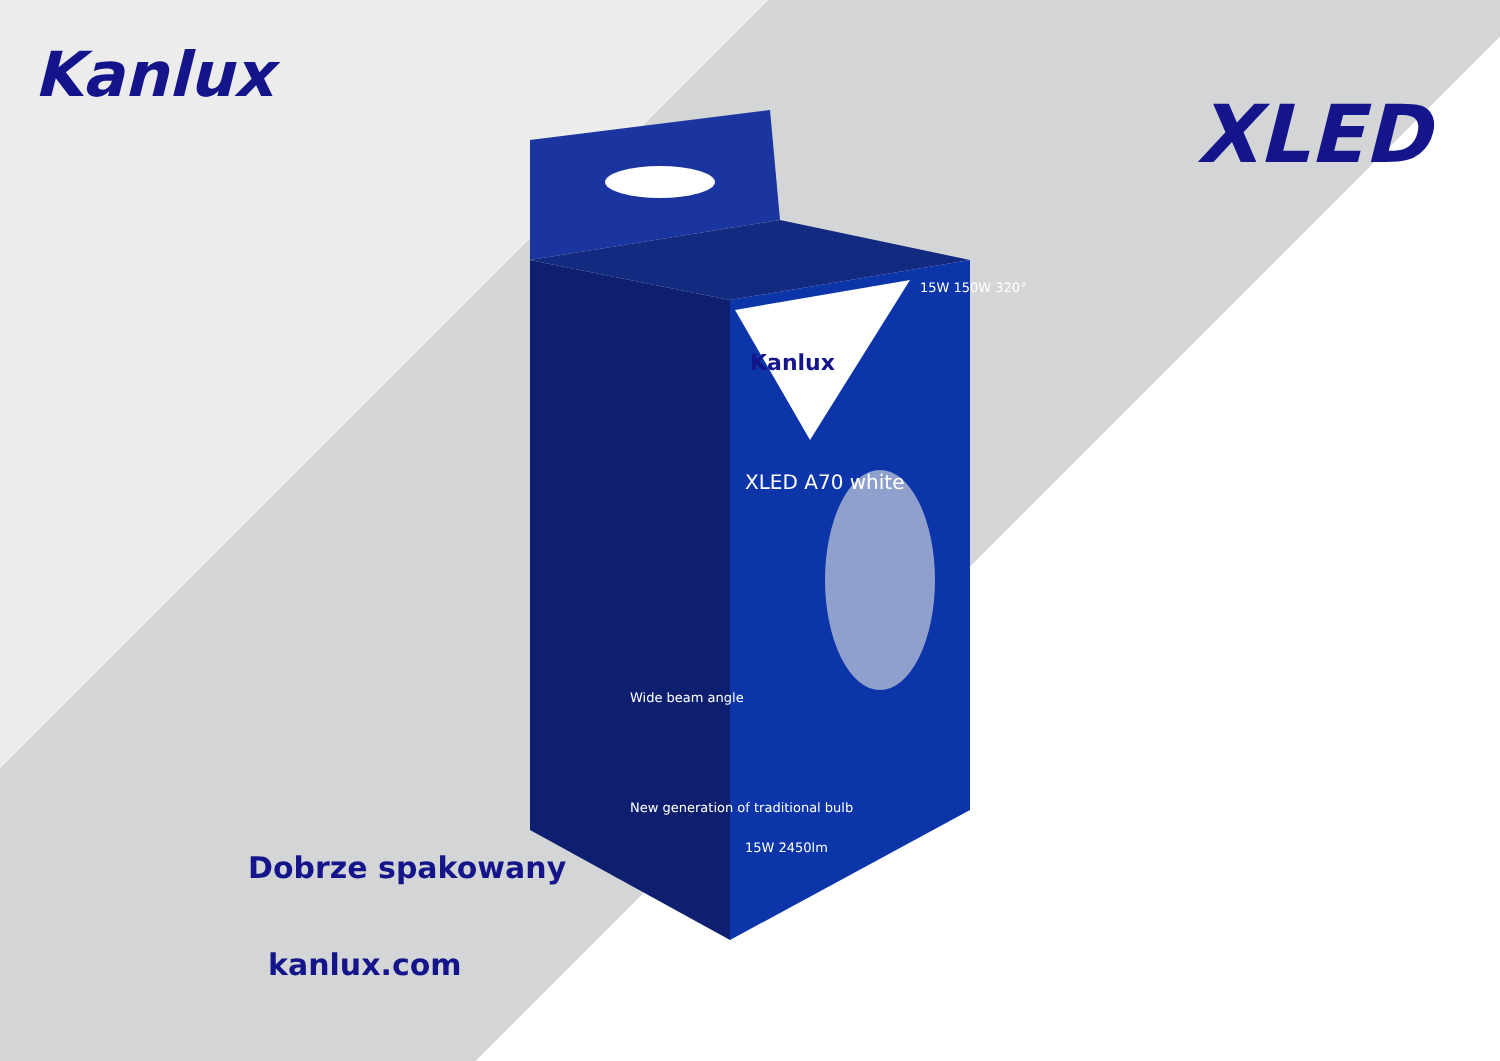Kanlux
XLED
Kanlux
XLED A70 white
15W 150W 320°
15W 2450lm
Wide beam angle
New generation of traditional bulb
Dobrze spakowany
kanlux.com